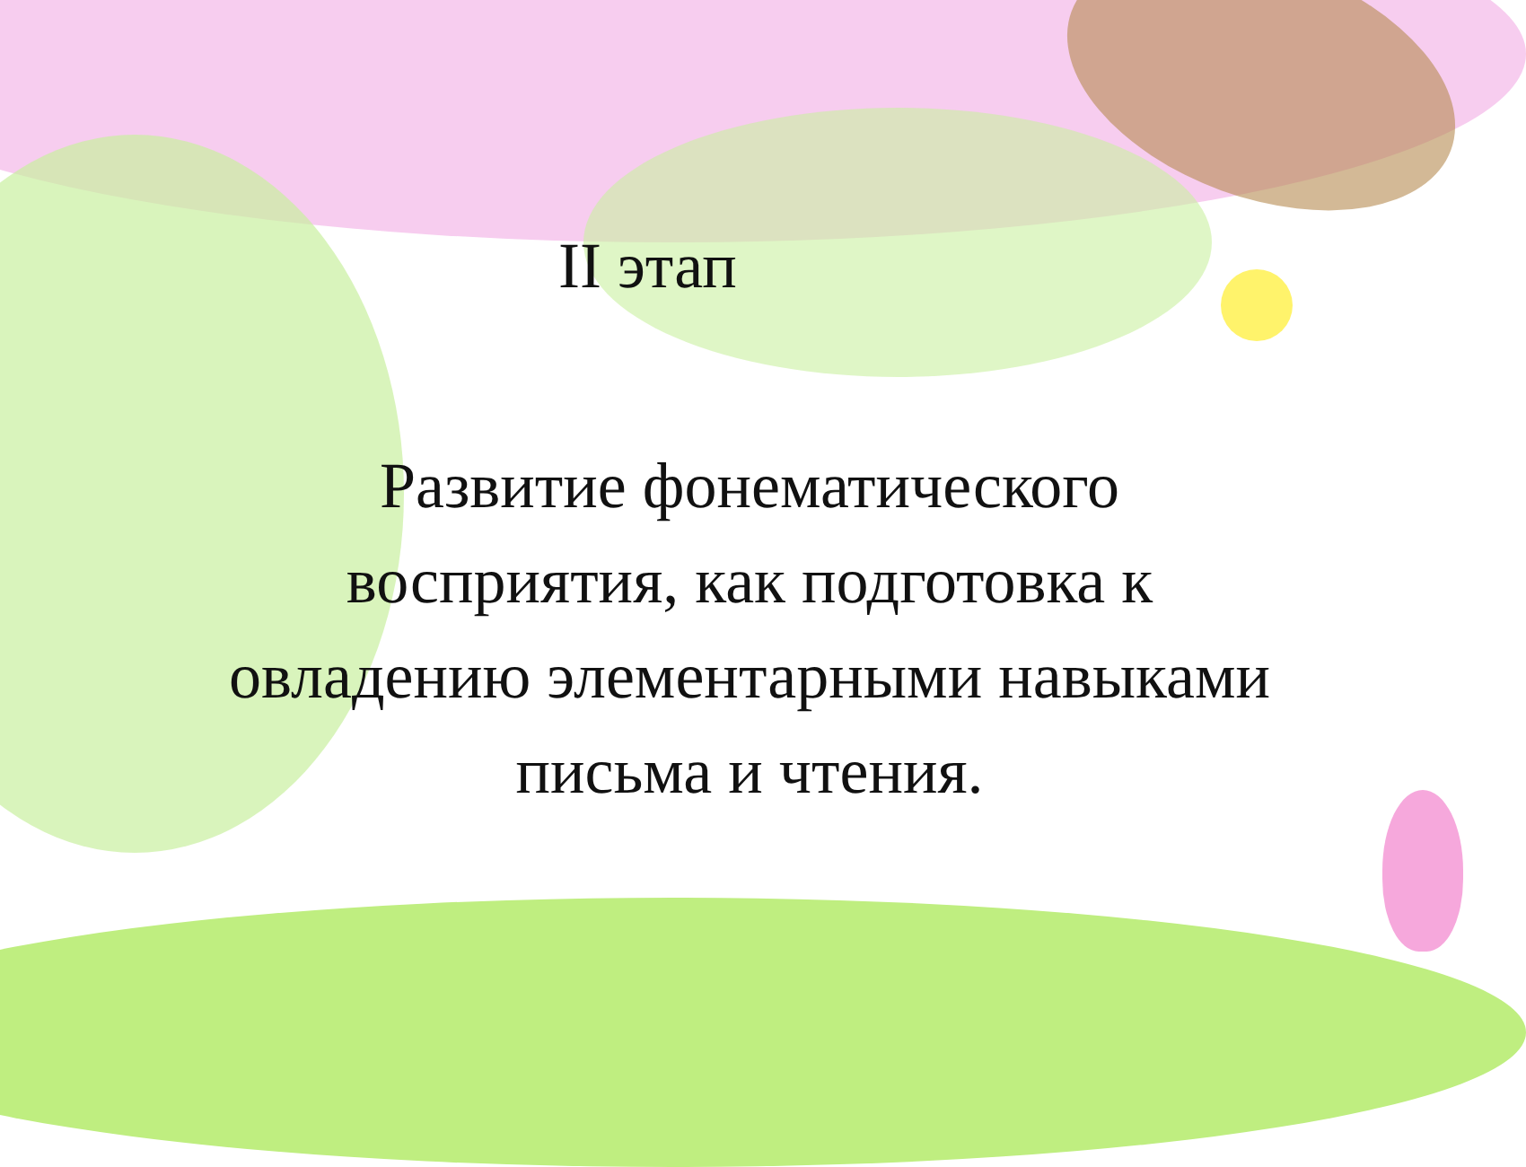II этап
Развитие фонематического восприятия, как подготовка к овладению элементарными навыками письма и чтения.